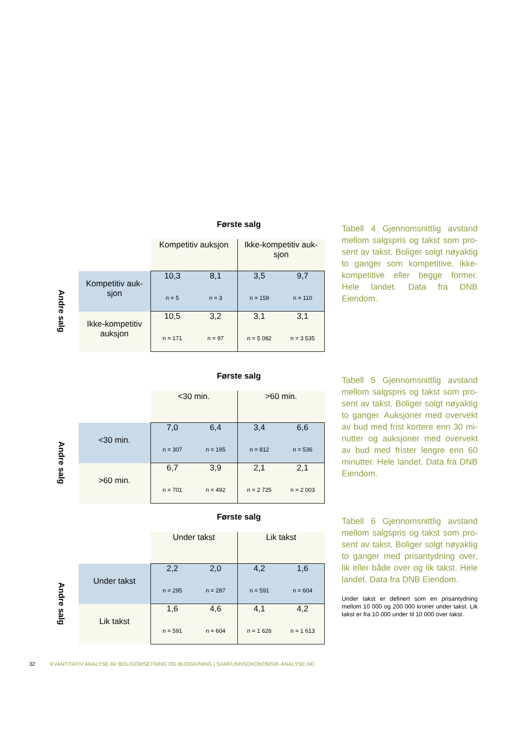Andre salg
Første salg
| | Kompetitiv auksjon | | Ikke-kompetitiv auk-sjon | |
| --- | --- | --- | --- | --- |
| Kompetitiv auk-sjon | 10,3 n = 5 | 8,1 n = 3 | 3,5 n = 159 | 9,7 n = 110 |
| Ikke-kompetitiv auksjon | 10,5 n = 171 | 3,2 n = 97 | 3,1 n = 5 082 | 3,1 n = 3 535 |
Tabell 4 Gjennomsnittlig avstand mellom salgspris og takst som pro-sent av takst. Boliger solgt nøyaktig to ganger som kompetitive, ikke-kompetitive eller begge former. Hele landet. Data fra DNB Eiendom.
Andre salg
Første salg
| | <30 min. | | >60 min. | |
| --- | --- | --- | --- | --- |
| <30 min. | 7,0 n = 307 | 6,4 n = 195 | 3,4 n = 812 | 6,6 n = 536 |
| >60 min. | 6,7 n = 701 | 3,9 n = 492 | 2,1 n = 2 725 | 2,1 n = 2 003 |
Tabell 5 Gjennomsnittlig avstand mellom salgspris og takst som pro-sent av takst. Boliger solgt nøyaktig to ganger. Auksjoner med overvekt av bud med frist kortere enn 30 mi-nutter og auksjoner med overvekt av bud med frister lengre enn 60 minutter. Hele landet. Data fra DNB Eiendom.
Andre salg
Første salg
| | Under takst | | Lik takst | |
| --- | --- | --- | --- | --- |
| Under takst | 2,2 n = 295 | 2,0 n = 287 | 4,2 n = 591 | 1,6 n = 604 |
| Lik takst | 1,6 n = 591 | 4,6 n = 604 | 4,1 n = 1 626 | 4,2 n = 1 613 |
Tabell 6 Gjennomsnittlig avstand mellom salgspris og takst som pro-sent av takst. Boliger solgt nøyaktig to ganger med prisantydning over, lik eller både over og lik takst. Hele landet. Data fra DNB Eiendom.
Under takst er definert som en prisantydning mellom 10 000 og 200 000 kroner under takst. Lik takst er fra 10 000 under til 10 000 over takst.
32 KVANTITATIV ANALYSE AV BOLIGOMSETNING OG BUDGIVNING | SAMFUNNSOKONOMSIK-ANALYSE.NO